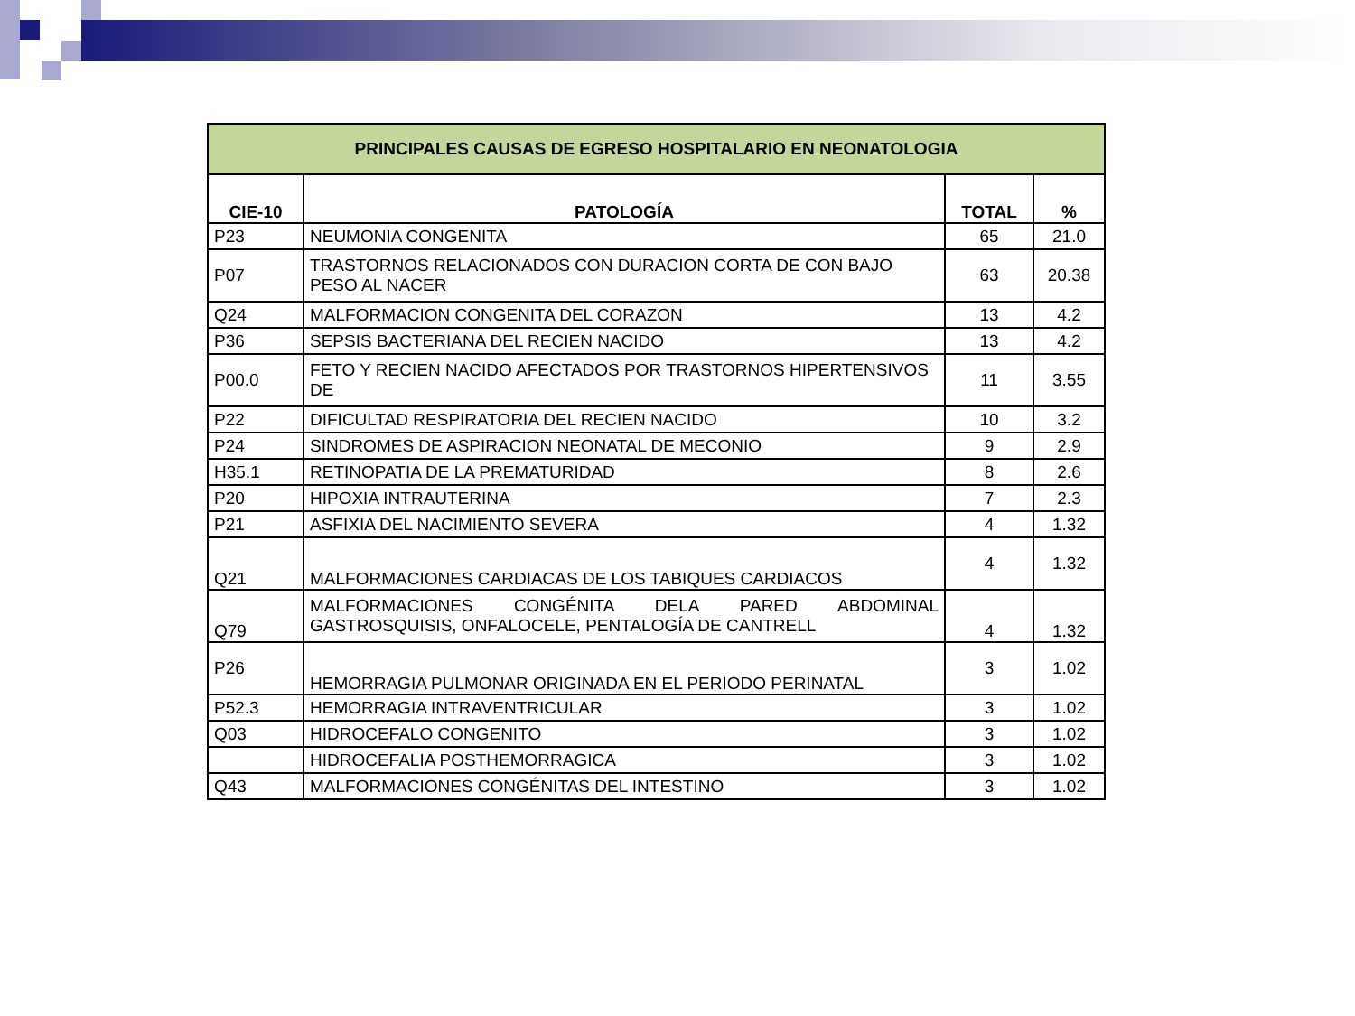| PRINCIPALES CAUSAS DE EGRESO HOSPITALARIO EN NEONATOLOGIA | | | |
| --- | --- | --- | --- |
| CIE-10 | PATOLOGÍA | TOTAL | % |
| P23 | NEUMONIA CONGENITA | 65 | 21.0 |
| P07 | TRASTORNOS RELACIONADOS CON DURACION CORTA DE CON BAJO PESO AL NACER | 63 | 20.38 |
| Q24 | MALFORMACION CONGENITA DEL CORAZON | 13 | 4.2 |
| P36 | SEPSIS BACTERIANA DEL RECIEN NACIDO | 13 | 4.2 |
| P00.0 | FETO Y RECIEN NACIDO AFECTADOS POR TRASTORNOS HIPERTENSIVOS DE | 11 | 3.55 |
| P22 | DIFICULTAD RESPIRATORIA DEL RECIEN NACIDO | 10 | 3.2 |
| P24 | SINDROMES DE ASPIRACION NEONATAL DE MECONIO | 9 | 2.9 |
| H35.1 | RETINOPATIA DE LA PREMATURIDAD | 8 | 2.6 |
| P20 | HIPOXIA INTRAUTERINA | 7 | 2.3 |
| P21 | ASFIXIA DEL NACIMIENTO SEVERA | 4 | 1.32 |
| Q21 | MALFORMACIONES CARDIACAS DE LOS TABIQUES CARDIACOS | 4 | 1.32 |
| Q79 | MALFORMACIONES CONGÉNITA DELA PARED ABDOMINAL GASTROSQUISIS, ONFALOCELE, PENTALOGÍA DE CANTRELL | 4 | 1.32 |
| P26 | HEMORRAGIA PULMONAR ORIGINADA EN EL PERIODO PERINATAL | 3 | 1.02 |
| P52.3 | HEMORRAGIA INTRAVENTRICULAR | 3 | 1.02 |
| Q03 | HIDROCEFALO CONGENITO | 3 | 1.02 |
| | HIDROCEFALIA POSTHEMORRAGICA | 3 | 1.02 |
| Q43 | MALFORMACIONES CONGÉNITAS DEL INTESTINO | 3 | 1.02 |